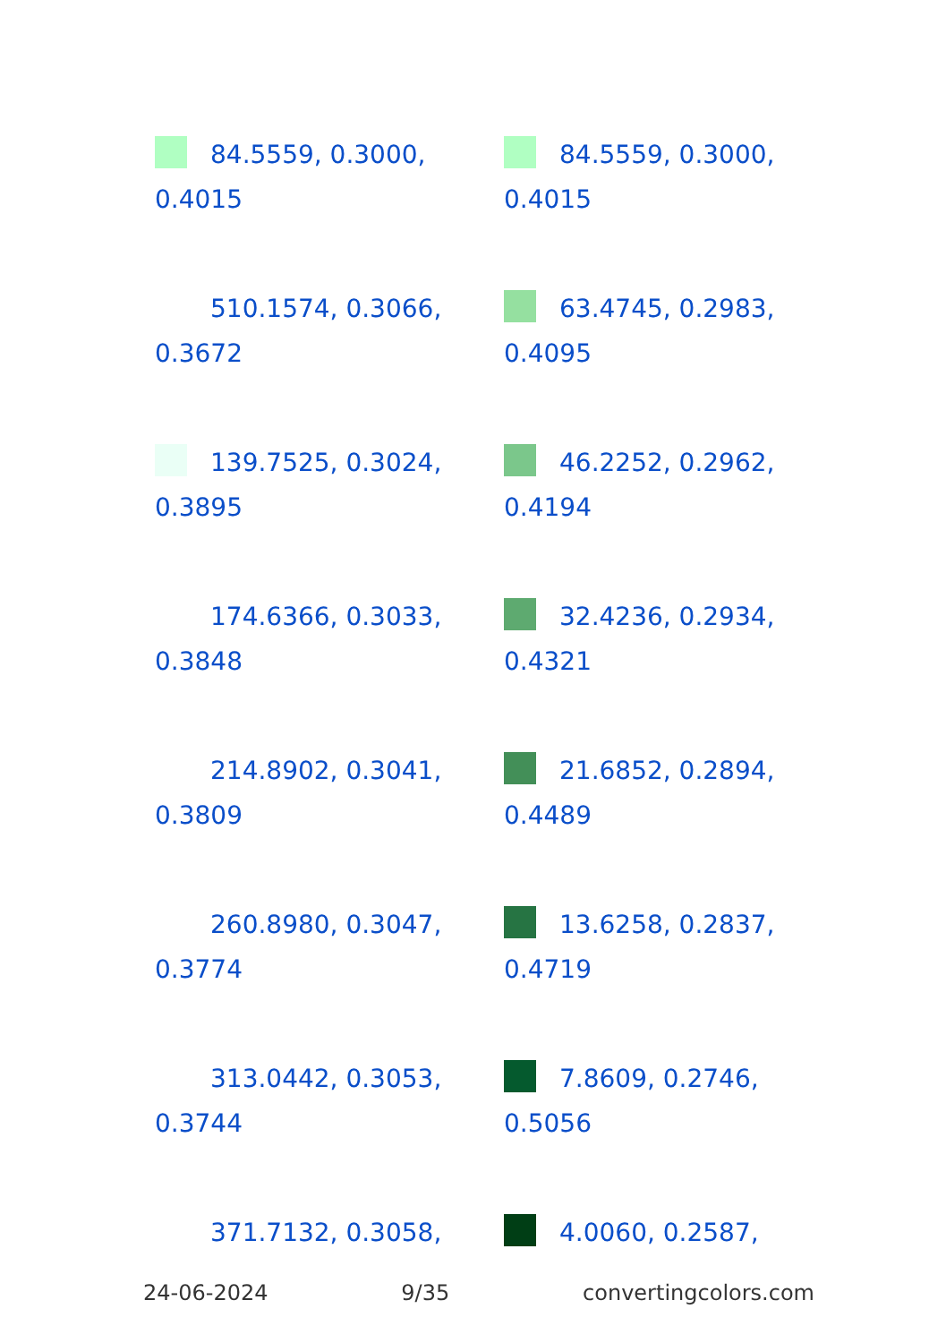84.5559, 0.3000,
0.4015
84.5559, 0.3000,
0.4015
510.1574, 0.3066,
0.3672
63.4745, 0.2983,
0.4095
139.7525, 0.3024,
0.3895
46.2252, 0.2962,
0.4194
174.6366, 0.3033,
0.3848
32.4236, 0.2934,
0.4321
214.8902, 0.3041,
0.3809
21.6852, 0.2894,
0.4489
260.8980, 0.3047,
0.3774
13.6258, 0.2837,
0.4719
313.0442, 0.3053,
0.3744
7.8609, 0.2746,
0.5056
371.7132, 0.3058,
4.0060, 0.2587,
24-06-2024 9/35 convertingcolors.com